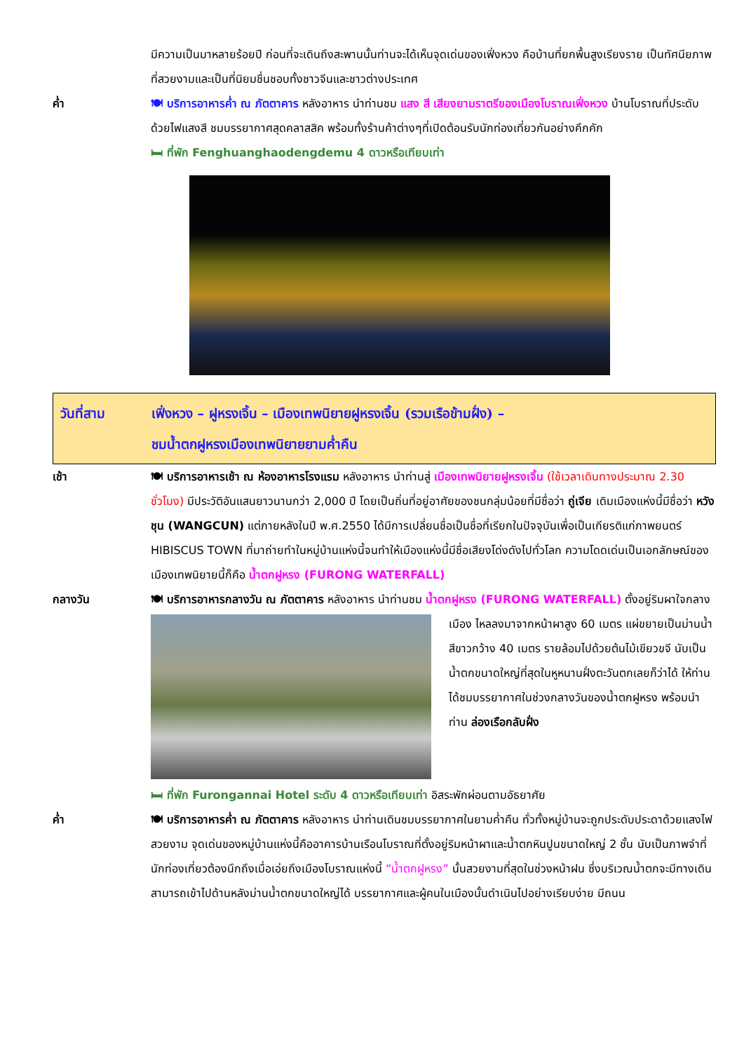มีความเป็นมาหลายร้อยปี ก่อนที่จะเดินถึงสะพานนั้นท่านจะได้เห็นจุดเด่นของเฟิ่งหวง คือบ้านที่ยกพื้นสูงเรียงราย เป็นทัศนียภาพที่สวยงามและเป็นที่นิยมชื่นชอบทั้งชาวจีนและชาวต่างประเทศ
ค่ำ 🍽 บริการอาหารค่ำ ณ ภัตตาคาร หลังอาหาร นำท่านชม แสง สี เสียงยามราตรีของเมืองโบราณเฟิ่งหวง บ้านโบราณที่ประดับด้วยไฟแสงสี ชมบรรยากาศสุดคลาสสิค พร้อมทั้งร้านค้าต่างๆที่เปิดต้อนรับนักท่องเที่ยวกันอย่างคึกคัก
🛏 ที่พัก Fenghuanghaodengdemu 4 ดาวหรือเทียบเท่า
วันที่สาม เฟิ่งหวง – ฝูหรงเจิ้น – เมืองเทพนิยายฝูหรงเจิ้น (รวมเรือข้ามฝั่ง) –
ชมน้ำตกฝูหรงเมืองเทพนิยายยามค่ำคืน
เช้า 🍽 บริการอาหารเช้า ณ ห้องอาหารโรงแรม หลังอาหาร นำท่านสู่ เมืองเทพนิยายฝูหรงเจิ้น (ใช้เวลาเดินทางประมาณ 2.30 ชั่วโมง) มีประวัติอันแสนยาวนานกว่า 2,000 ปี โดยเป็นถิ่นที่อยู่อาศัยของชนกลุ่มน้อยที่มีชื่อว่า ถู่เจีย เดิมเมืองแห่งนี้มีชื่อว่า หวังชุน (WANGCUN) แต่ภายหลังในปี พ.ศ.2550 ได้มีการเปลี่ยนชื่อเป็นชื่อที่เรียกในปัจจุบันเพื่อเป็นเกียรติแก่ภาพยนตร์ HIBISCUS TOWN ที่มาถ่ายทำในหมู่บ้านแห่งนี้จนทำให้เมืองแห่งนี้มีชื่อเสียงโด่งดังไปทั่วโลก ความโดดเด่นเป็นเอกลักษณ์ของเมืองเทพนิยายนี้ก็คือ น้ำตกฝูหรง (FURONG WATERFALL)
กลางวัน 🍽 บริการอาหารกลางวัน ณ ภัตตาคาร หลังอาหาร นำท่านชม น้ำตกฝูหรง (FURONG WATERFALL)
ตั้งอยู่ริมผาใจกลางเมือง ไหลลงมาจากหน้าผาสูง 60 เมตร แผ่ขยายเป็นม่านน้ำสีขาวกว้าง 40 เมตร รายล้อมไปด้วยต้นไม้เขียวขจี นับเป็นน้ำตกขนาดใหญ่ที่สุดในหูหนานฝั่งตะวันตกเลยก็ว่าได้ ให้ท่านได้ชมบรรยากาศในช่วงกลางวันของน้ำตกฝูหรง พร้อมนำท่าน ล่องเรือกลับฝั่ง
🛏 ที่พัก Furongannai Hotel ระดับ 4 ดาวหรือเทียบเท่า อิสระพักผ่อนตามอัธยาศัย
ค่ำ 🍽 บริการอาหารค่ำ ณ ภัตตาคาร หลังอาหาร นำท่านเดินชมบรรยากาศในยามค่ำคืน ทั่วทั้งหมู่บ้านจะถูกประดับประดาด้วยแสงไฟสวยงาม จุดเด่นของหมู่บ้านแห่งนี้คืออาคารบ้านเรือนโบราณที่ตั้งอยู่ริมหน้าผาและน้ำตกหินปูนขนาดใหญ่ 2 ชั้น นับเป็นภาพจำที่นักท่องเที่ยวต้องนึกถึงเมื่อเอ่ยถึงเมืองโบราณแห่งนี้ “น้ำตกฝูหรง” นั้นสวยงามที่สุดในช่วงหน้าฝน ซึ่งบริเวณน้ำตกจะมีทางเดินสามารถเข้าไปด้านหลังม่านน้ำตกขนาดใหญ่ได้ บรรยากาศและผู้คนในเมืองนั้นดำเนินไปอย่างเรียบง่าย มีถนน